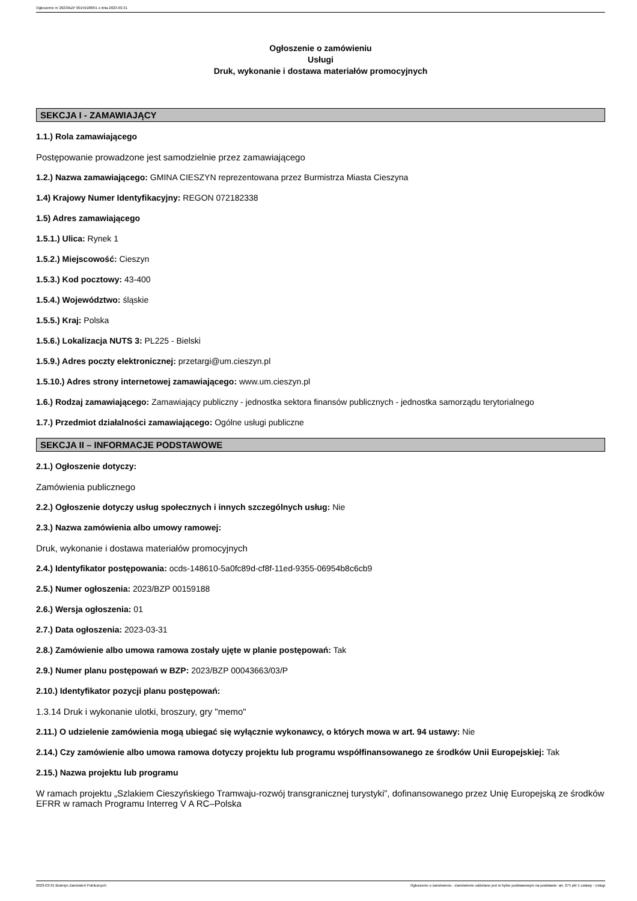Ogłoszenie nr 2023/BZP 00159188/01 z dnia 2023-03-31
Ogłoszenie o zamówieniu
Usługi
Druk, wykonanie i dostawa materiałów promocyjnych
SEKCJA I - ZAMAWIAJĄCY
1.1.) Rola zamawiającego
Postępowanie prowadzone jest samodzielnie przez zamawiającego
1.2.) Nazwa zamawiającego: GMINA CIESZYN reprezentowana przez Burmistrza Miasta Cieszyna
1.4) Krajowy Numer Identyfikacyjny: REGON 072182338
1.5) Adres zamawiającego
1.5.1.) Ulica: Rynek 1
1.5.2.) Miejscowość: Cieszyn
1.5.3.) Kod pocztowy: 43-400
1.5.4.) Województwo: śląskie
1.5.5.) Kraj: Polska
1.5.6.) Lokalizacja NUTS 3: PL225 - Bielski
1.5.9.) Adres poczty elektronicznej: przetargi@um.cieszyn.pl
1.5.10.) Adres strony internetowej zamawiającego: www.um.cieszyn.pl
1.6.) Rodzaj zamawiającego: Zamawiający publiczny - jednostka sektora finansów publicznych - jednostka samorządu terytorialnego
1.7.) Przedmiot działalności zamawiającego: Ogólne usługi publiczne
SEKCJA II – INFORMACJE PODSTAWOWE
2.1.) Ogłoszenie dotyczy:
Zamówienia publicznego
2.2.) Ogłoszenie dotyczy usług społecznych i innych szczególnych usług: Nie
2.3.) Nazwa zamówienia albo umowy ramowej:
Druk, wykonanie i dostawa materiałów promocyjnych
2.4.) Identyfikator postępowania: ocds-148610-5a0fc89d-cf8f-11ed-9355-06954b8c6cb9
2.5.) Numer ogłoszenia: 2023/BZP 00159188
2.6.) Wersja ogłoszenia: 01
2.7.) Data ogłoszenia: 2023-03-31
2.8.) Zamówienie albo umowa ramowa zostały ujęte w planie postępowań: Tak
2.9.) Numer planu postępowań w BZP: 2023/BZP 00043663/03/P
2.10.) Identyfikator pozycji planu postępowań:
1.3.14 Druk i wykonanie ulotki, broszury, gry "memo"
2.11.) O udzielenie zamówienia mogą ubiegać się wyłącznie wykonawcy, o których mowa w art. 94 ustawy: Nie
2.14.) Czy zamówienie albo umowa ramowa dotyczy projektu lub programu współfinansowanego ze środków Unii Europejskiej: Tak
2.15.) Nazwa projektu lub programu
W ramach projektu „Szlakiem Cieszyńskiego Tramwaju-rozwój transgranicznej turystyki”, dofinansowanego przez Unię Europejską ze środków EFRR w ramach Programu Interreg V A RC–Polska
2023-03-31 Biuletyn Zamówień Publicznych Ogłoszenie o zamówieniu - Zamówienie udzielane jest w trybie podstawowym na podstawie: art. 275 pkt 1 ustawy - Usługi